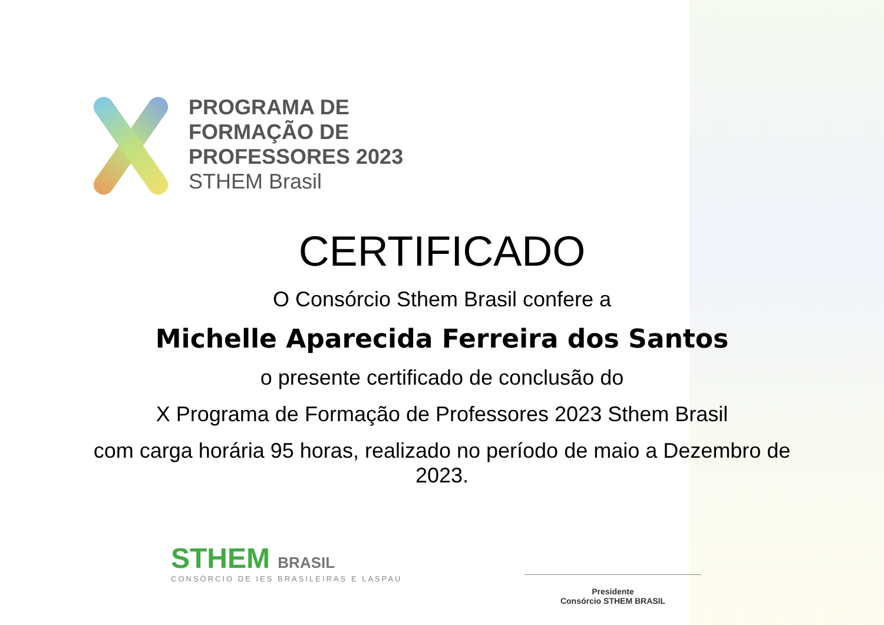PROGRAMA DE
FORMAÇÃO DE
PROFESSORES 2023
STHEM Brasil
CERTIFICADO
O Consórcio Sthem Brasil confere a
Michelle Aparecida Ferreira dos Santos
o presente certificado de conclusão do
X Programa de Formação de Professores 2023 Sthem Brasil
com carga horária 95 horas, realizado no período de maio a Dezembro de
2023.
STHEM BRASIL
CONSÓRCIO DE IES BRASILEIRAS E LASPAU
Presidente
Consórcio STHEM BRASIL